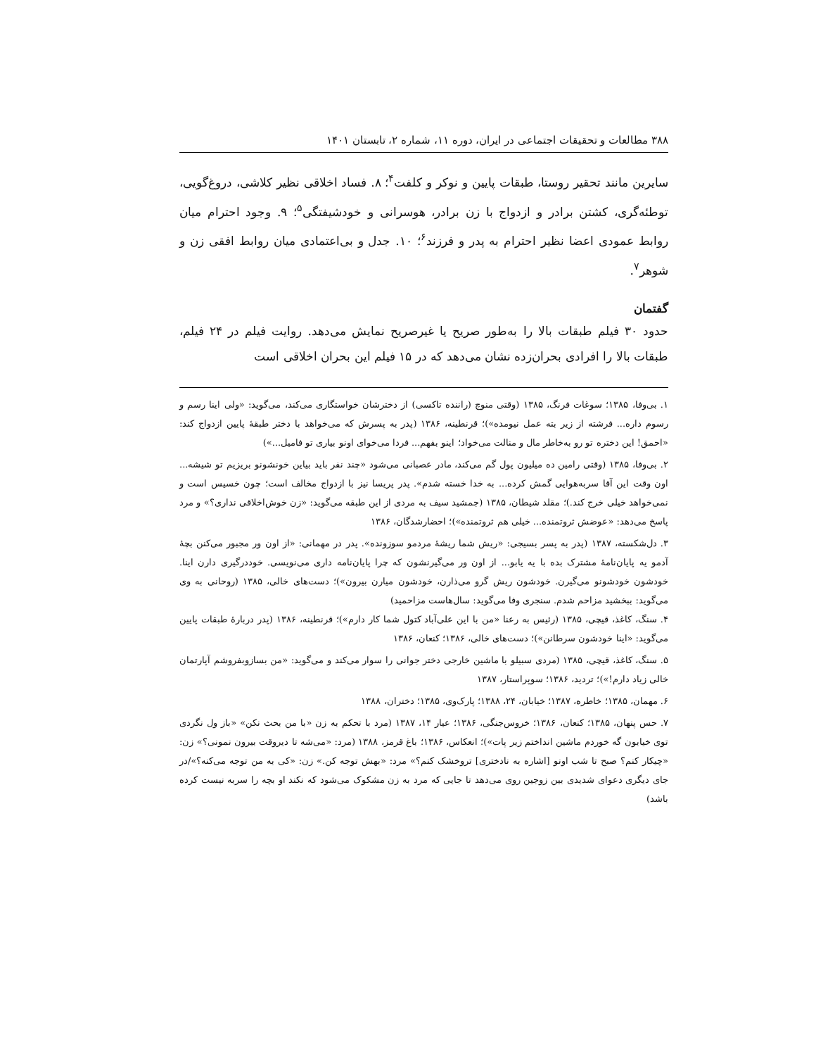۳۸۸ مطالعات و تحقیقات اجتماعی در ایران، دوره ۱۱، شماره ۲، تابستان ۱۴۰۱
سایرین مانند تحقیر روستا، طبقات پایین و نوکر و کلفت<sup>۴</sup>؛ ۸. فساد اخلاقی نظیر کلاشی، دروغ‌گویی، توطئه‌گری، کشتن برادر و ازدواج با زن برادر، هوسرانی و خودشیفتگی<sup>۵</sup>؛ ۹. وجود احترام میان روابط عمودی اعضا نظیر احترام به پدر و فرزند<sup>۶</sup>؛ ۱۰. جدل و بی‌اعتمادی میان روابط افقی زن و شوهر<sup>۷</sup>.
گفتمان
حدود ۳۰ فیلم طبقات بالا را به‌طور صریح یا غیرصریح نمایش می‌دهد. روایت فیلم در ۲۴ فیلم، طبقات بالا را افرادی بحران‌زده نشان می‌دهد که در ۱۵ فیلم این بحران اخلاقی است
۱. بی‌وفا، ۱۳۸۵؛ سوغات فرنگ، ۱۳۸۵ (وقتی منوچ (راننده تاکسی) از دخترشان خواستگاری می‌کند، می‌گوید: «ولی اینا رسم و رسوم داره... فرشته از زیر بته عمل نیومده»)؛ قرنطینه، ۱۳۸۶ (پدر به پسرش که می‌خواهد با دختر طبقهٔ پایین ازدواج کند: «احمق! این دختره تو رو به‌خاطر مال و منالت می‌خواد؛ اینو بفهم... فردا می‌خوای اونو بیاری تو فامیل...»)
۲. بی‌وفا، ۱۳۸۵ (وقتی رامین ده میلیون پول گم می‌کند، مادر عصبانی می‌شود «چند نفر باید بیاین خونشونو بریزیم تو شیشه... اون وقت این آقا سربه‌هوایی گمش کرده... به خدا خسته شدم». پدر پریسا نیز با ازدواج مخالف است؛ چون خسیس است و نمی‌خواهد خیلی خرج کند.)؛ مقلد شیطان، ۱۳۸۵ (جمشید سیف به مردی از این طبقه می‌گوید: «زن خوش‌اخلاقی نداری؟» و مرد پاسخ می‌دهد: «عوضش ثروتمنده... خیلی هم ثروتمنده»)؛ احضارشدگان، ۱۳۸۶
۳. دل‌شکسته، ۱۳۸۷ (پدر به پسر بسیجی: «ریش شما ریشهٔ مردمو سوزونده». پدر در مهمانی: «از اون ور مجبور می‌کنن بچهٔ آدمو یه پایان‌نامهٔ مشترک بده با یه یابو... از اون ور می‌گیرنشون که چرا پایان‌نامه داری می‌نویسی. خوددرگیری دارن اینا. خودشون خودشونو می‌گیرن. خودشون ریش گرو می‌ذارن، خودشون میارن بیرون»)؛ دست‌های خالی، ۱۳۸۵ (روحانی به وی می‌گوید: ببخشید مزاحم شدم. سنجری وفا می‌گوید: سال‌هاست مزاحمید)
۴. سنگ، کاغذ، قیچی، ۱۳۸۵ (رئیس به رعنا «من با این علی‌آباد کتول شما کار دارم»)؛ قرنطینه، ۱۳۸۶ (پدر دربارهٔ طبقات پایین می‌گوید: «اینا خودشون سرطانن»)؛ دست‌های خالی، ۱۳۸۶؛ کنعان، ۱۳۸۶
۵. سنگ، کاغذ، قیچی، ۱۳۸۵ (مردی سبیلو با ماشین خارجی دختر جوانی را سوار می‌کند و می‌گوید: «من بسازوبفروشم آپارتمان خالی زیاد دارم!»)؛ تردید، ۱۳۸۶؛ سوپراستار، ۱۳۸۷
۶. مهمان، ۱۳۸۵؛ خاطره، ۱۳۸۷؛ خیابان، ۲۴، ۱۳۸۸؛ پارک‌وی، ۱۳۸۵؛ دختران، ۱۳۸۸
۷. حس پنهان، ۱۳۸۵؛ کنعان، ۱۳۸۶؛ خروس‌جنگی، ۱۳۸۶؛ عیار ۱۴، ۱۳۸۷ (مرد با تحکم به زن «با من بحث نکن» «باز ول نگردی توی خیابون گه خوردم ماشین انداختم زیر پات»)؛ انعکاس، ۱۳۸۶؛ باغ قرمز، ۱۳۸۸ (مرد: «می‌شه تا دیروقت بیرون نمونی؟» زن: «چیکار کنم؟ صبح تا شب اونو [اشاره به نادختری] تروخشک کنم؟» مرد: «بهش توجه کن.» زن: «کی به من توجه می‌کنه؟»/در جای دیگری دعوای شدیدی بین زوجین روی می‌دهد تا جایی که مرد به زن مشکوک می‌شود که نکند او بچه را سربه نیست کرده باشد)